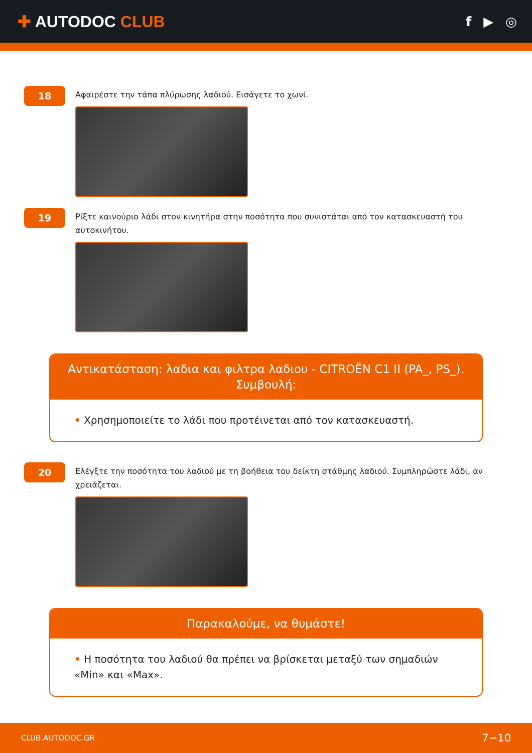✚ AUTODOC CLUB
f ▶ ◎
18
Αφαιρέστε την τάπα πλύρωσης λαδιού. Εισάγετε το χωνί.
19
Ρίξτε καινούριο λάδι στον κινητήρα στην ποσότητα που συνιστάται από τον κατασκευαστή του αυτοκινήτου.
Αντικατάσταση: λαδια και φιλτρα λαδιου - CITROËN C1 II (PA_, PS_). Συμβουλή:
• Χρησημοποιείτε το λάδι που προτέινεται από τον κατασκευαστή.
20
Ελέγξτε την ποσότητα του λαδιού με τη βοήθεια του δείκτη στάθμης λαδιού. Συμπληρώστε λάδι, αν χρειάζεται.
Παρακαλούμε, να θυμάστε!
• Η ποσότητα του λαδιού θα πρέπει να βρίσκεται μεταξύ των σημαδιών «Min» και «Max».
CLUB.AUTODOC.GR 7−10